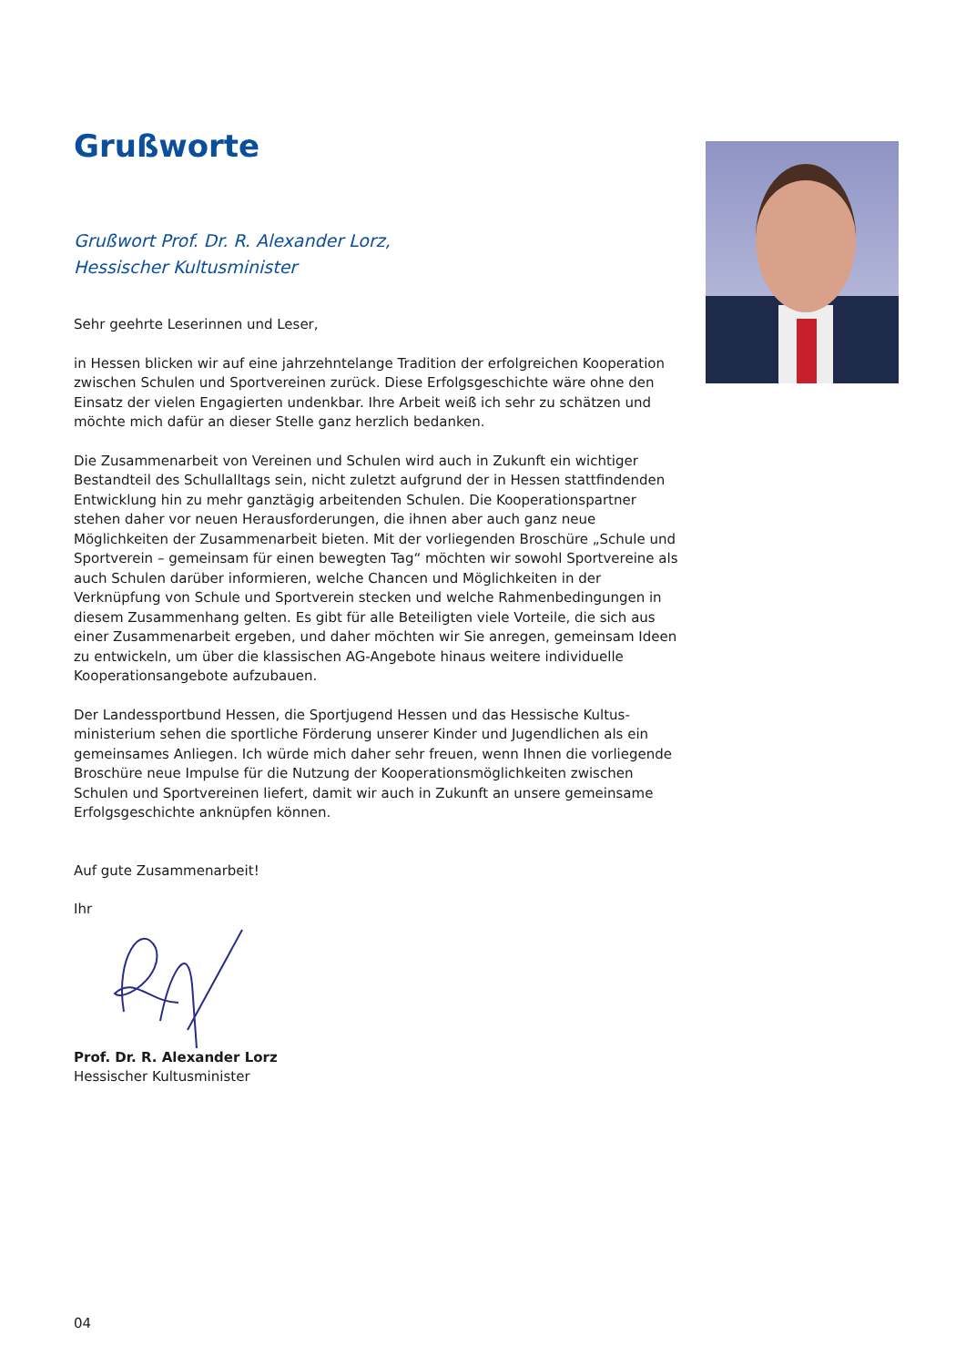Grußworte
Grußwort Prof. Dr. R. Alexander Lorz,
Hessischer Kultusminister
Sehr geehrte Leserinnen und Leser,
in Hessen blicken wir auf eine jahrzehntelange Tradition der erfolgreichen Kooperation zwischen Schulen und Sportvereinen zurück. Diese Erfolgsgeschichte wäre ohne den Einsatz der vielen Engagierten undenkbar. Ihre Arbeit weiß ich sehr zu schätzen und möchte mich dafür an dieser Stelle ganz herzlich bedanken.
Die Zusammenarbeit von Vereinen und Schulen wird auch in Zukunft ein wichtiger Bestandteil des Schullalltags sein, nicht zuletzt aufgrund der in Hessen stattfindenden Entwicklung hin zu mehr ganztägig arbeitenden Schulen. Die Kooperationspartner stehen daher vor neuen Herausforderungen, die ihnen aber auch ganz neue Möglichkeiten der Zusammenarbeit bieten. Mit der vorliegenden Broschüre „Schule und Sportverein – gemeinsam für einen bewegten Tag“ möchten wir sowohl Sportvereine als auch Schulen darüber informieren, welche Chancen und Möglichkeiten in der Verknüpfung von Schule und Sportverein stecken und welche Rahmenbedingungen in diesem Zusammenhang gelten. Es gibt für alle Beteiligten viele Vorteile, die sich aus einer Zusammenarbeit ergeben, und daher möchten wir Sie anregen, gemeinsam Ideen zu entwickeln, um über die klassischen AG-Angebote hinaus weitere individuelle Kooperationsangebote aufzubauen.
Der Landessportbund Hessen, die Sportjugend Hessen und das Hessische Kultus-ministerium sehen die sportliche Förderung unserer Kinder und Jugendlichen als ein gemeinsames Anliegen. Ich würde mich daher sehr freuen, wenn Ihnen die vorliegende Broschüre neue Impulse für die Nutzung der Kooperationsmöglichkeiten zwischen Schulen und Sportvereinen liefert, damit wir auch in Zukunft an unsere gemeinsame Erfolgsgeschichte anknüpfen können.
Auf gute Zusammenarbeit!
Ihr
Prof. Dr. R. Alexander Lorz
Hessischer Kultusminister
04